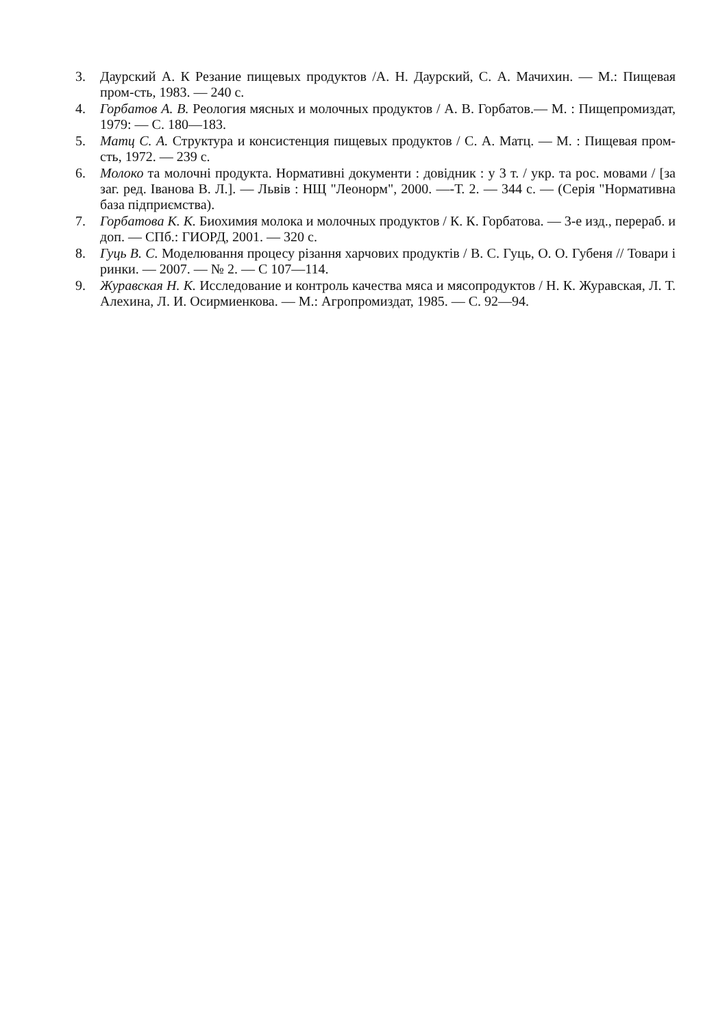3. Даурский А. К Резание пищевых продуктов /А. Н. Даурский, С. А. Мачихин. — М.: Пищевая пром-сть, 1983. — 240 с.
4. Горбатов А. В. Реология мясных и молочных продуктов / А. В. Горбатов.— М. : Пищепромиздат, 1979: — С. 180—183.
5. Матц С. А. Структура и консистенция пищевых продуктов / С. А. Матц. — М. : Пищевая пром-сть, 1972. — 239 с.
6. Молоко та молочні продукта. Нормативні документи : довідник : у 3 т. / укр. та рос. мовами / [за заг. ред. Іванова В. Л.]. — Львів : НЩ "Леонорм", 2000. —-Т. 2. — 344 с. — (Серія "Нормативна база підприємства).
7. Горбатова К. К. Биохимия молока и молочных продуктов / К. К. Горбатова. — 3-е изд., перераб. и доп. — СПб.: ГИОРД, 2001. — 320 с.
8. Гуць В. С. Моделювання процесу різання харчових продуктів / В. С. Гуць, О. О. Губеня // Товари і ринки. — 2007. — № 2. — С 107—114.
9. Журавская Н. К. Исследование и контроль качества мяса и мясопродуктов / Н. К. Журавская, Л. Т. Алехина, Л. И. Осирмиенкова. — М.: Агропромиздат, 1985. — С. 92—94.